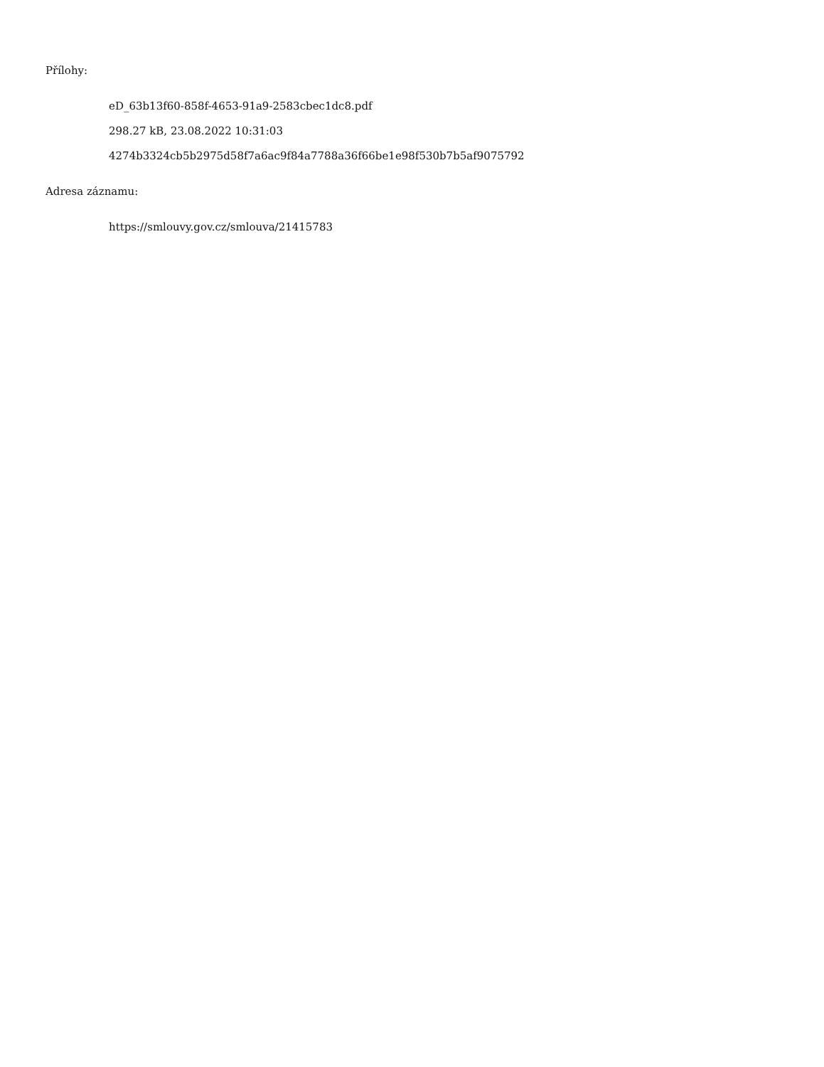Přílohy:
eD_63b13f60-858f-4653-91a9-2583cbec1dc8.pdf
298.27 kB, 23.08.2022 10:31:03
4274b3324cb5b2975d58f7a6ac9f84a7788a36f66be1e98f530b7b5af9075792
Adresa záznamu:
https://smlouvy.gov.cz/smlouva/21415783